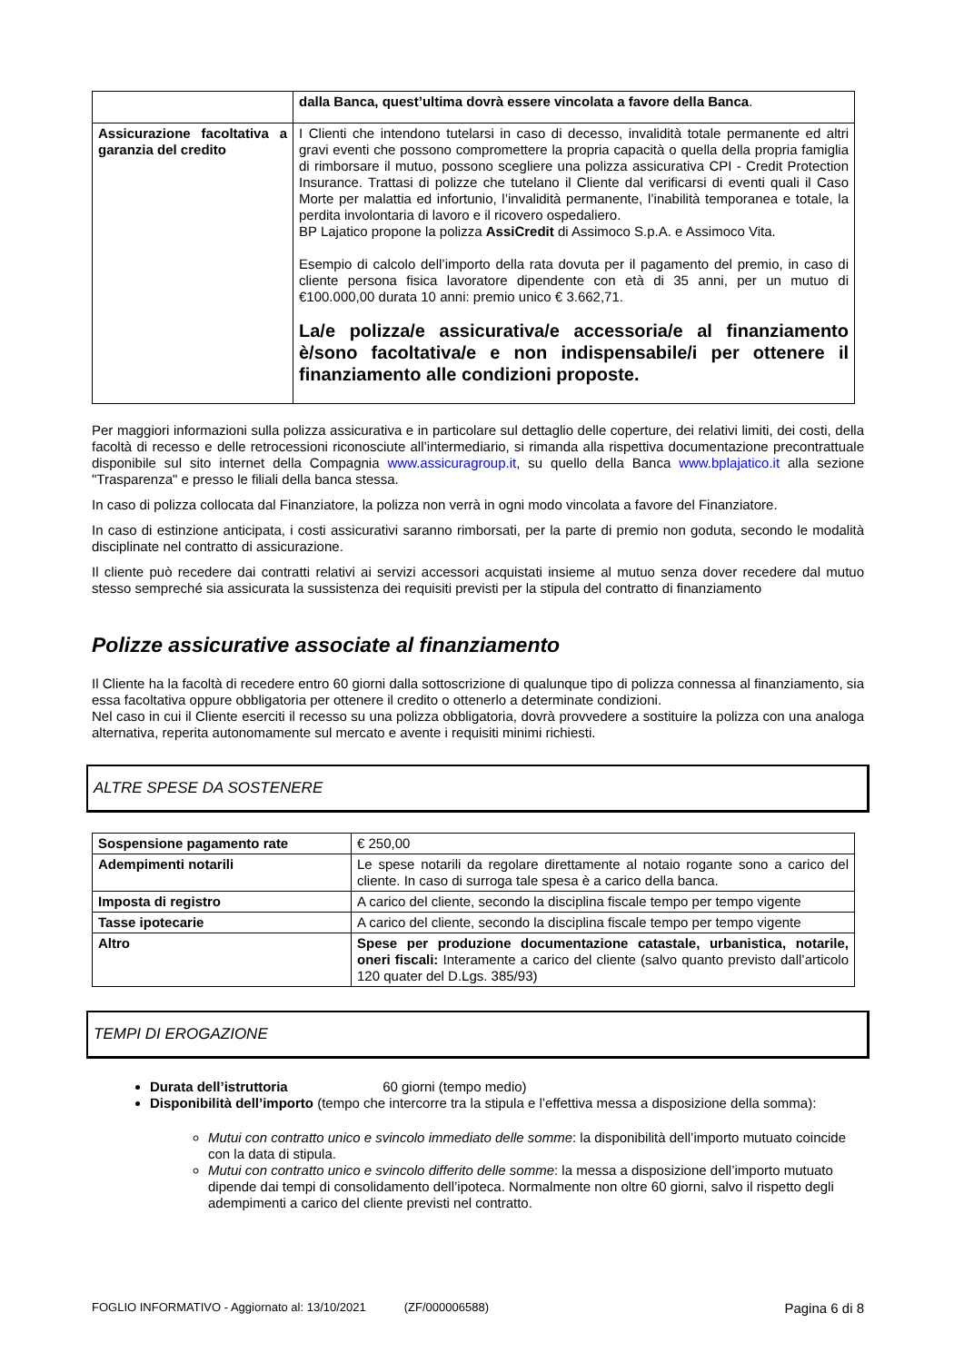| | dalla Banca, quest’ultima dovrà essere vincolata a favore della Banca . |
| Assicurazione facoltativa a garanzia del credito | I Clienti che intendono tutelarsi in caso di decesso, invalidità totale permanente ed altri gravi eventi che possono compromettere la propria capacità o quella della propria famiglia di rimborsare il mutuo, possono scegliere una polizza assicurativa CPI - Credit Protection Insurance. Trattasi di polizze che tutelano il Cliente dal verificarsi di eventi quali il Caso Morte per malattia ed infortunio, l’invalidità permanente, l’inabilità temporanea e totale, la perdita involontaria di lavoro e il ricovero ospedaliero. BP Lajatico propone la polizza AssiCredit di Assimoco S.p.A. e Assimoco Vita. Esempio di calcolo dell’importo della rata dovuta per il pagamento del premio, in caso di cliente persona fisica lavoratore dipendente con età di 35 anni, per un mutuo di €100.000,00 durata 10 anni: premio unico € 3.662,71. La/e polizza/e assicurativa/e accessoria/e al finanziamento è/sono facoltativa/e e non indispensabile/i per ottenere il finanziamento alle condizioni proposte. |
Per maggiori informazioni sulla polizza assicurativa e in particolare sul dettaglio delle coperture, dei relativi limiti, dei costi, della facoltà di recesso e delle retrocessioni riconosciute all’intermediario, si rimanda alla rispettiva documentazione precontrattuale disponibile sul sito internet della Compagnia www.assicuragroup.it, su quello della Banca www.bplajatico.it alla sezione "Trasparenza" e presso le filiali della banca stessa.
In caso di polizza collocata dal Finanziatore, la polizza non verrà in ogni modo vincolata a favore del Finanziatore.
In caso di estinzione anticipata, i costi assicurativi saranno rimborsati, per la parte di premio non goduta, secondo le modalità disciplinate nel contratto di assicurazione.
Il cliente può recedere dai contratti relativi ai servizi accessori acquistati insieme al mutuo senza dover recedere dal mutuo stesso sempreché sia assicurata la sussistenza dei requisiti previsti per la stipula del contratto di finanziamento
Polizze assicurative associate al finanziamento
Il Cliente ha la facoltà di recedere entro 60 giorni dalla sottoscrizione di qualunque tipo di polizza connessa al finanziamento, sia essa facoltativa oppure obbligatoria per ottenere il credito o ottenerlo a determinate condizioni.
Nel caso in cui il Cliente eserciti il recesso su una polizza obbligatoria, dovrà provvedere a sostituire la polizza con una analoga alternativa, reperita autonomamente sul mercato e avente i requisiti minimi richiesti.
ALTRE SPESE DA SOSTENERE
| Sospensione pagamento rate | € 250,00 |
| Adempimenti notarili | Le spese notarili da regolare direttamente al notaio rogante sono a carico del cliente. In caso di surroga tale spesa è a carico della banca. |
| Imposta di registro | A carico del cliente, secondo la disciplina fiscale tempo per tempo vigente |
| Tasse ipotecarie | A carico del cliente, secondo la disciplina fiscale tempo per tempo vigente |
| Altro | Spese per produzione documentazione catastale, urbanistica, notarile, oneri fiscali: Interamente a carico del cliente (salvo quanto previsto dall’articolo 120 quater del D.Lgs. 385/93) |
TEMPI DI EROGAZIONE
Durata dell’istruttoria 60 giorni (tempo medio)
Disponibilità dell’importo (tempo che intercorre tra la stipula e l’effettiva messa a disposizione della somma):
Mutui con contratto unico e svincolo immediato delle somme: la disponibilità dell’importo mutuato coincide con la data di stipula.
Mutui con contratto unico e svincolo differito delle somme: la messa a disposizione dell’importo mutuato dipende dai tempi di consolidamento dell’ipoteca. Normalmente non oltre 60 giorni, salvo il rispetto degli adempimenti a carico del cliente previsti nel contratto.
FOGLIO INFORMATIVO - Aggiornato al: 13/10/2021 (ZF/000006588) Pagina 6 di 8